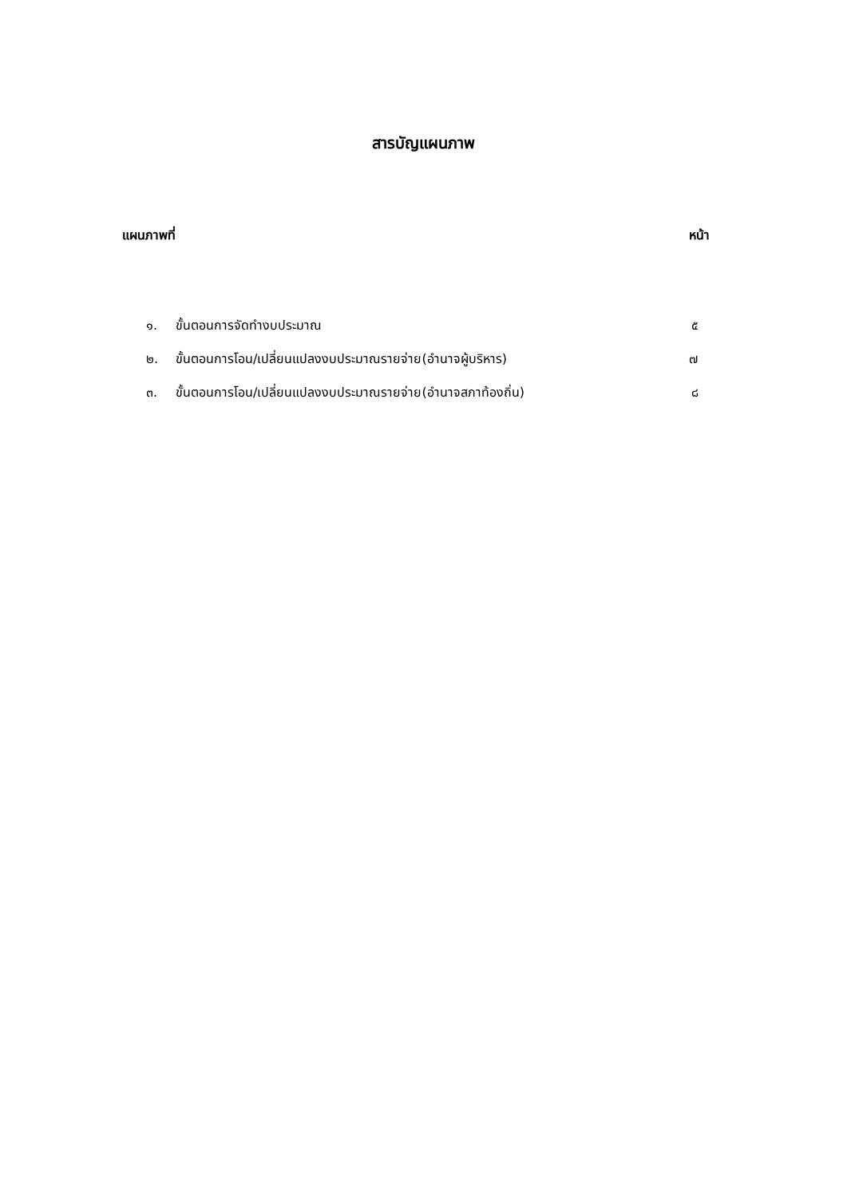สารบัญแผนภาพ
แผนภาพที่ หน้า
๑. ขั้นตอนการจัดทำงบประมาณ ๕
๒. ขั้นตอนการโอน/เปลี่ยนแปลงงบประมาณรายจ่าย(อำนาจผู้บริหาร) ๗
๓. ขั้นตอนการโอน/เปลี่ยนแปลงงบประมาณรายจ่าย(อำนาจสภาท้องถิ่น) ๘